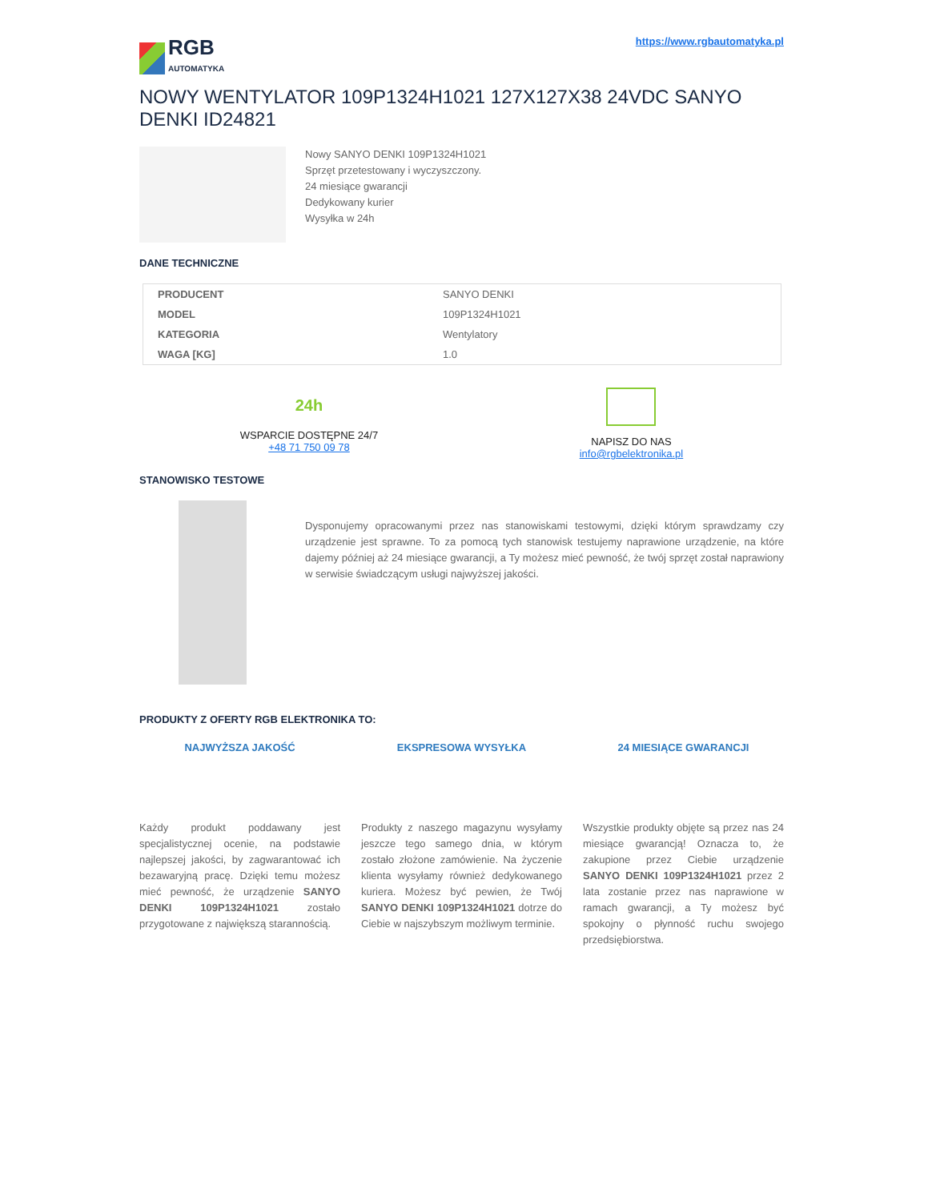RGB
AUTOMATYKA
https://www.rgbautomatyka.pl
NOWY WENTYLATOR 109P1324H1021 127X127X38 24VDC SANYO DENKI ID24821
Nowy SANYO DENKI 109P1324H1021
Sprzęt przetestowany i wyczyszczony.
24 miesiące gwarancji
Dedykowany kurier
Wysyłka w 24h
DANE TECHNICZNE
| PRODUCENT | SANYO DENKI |
| MODEL | 109P1324H1021 |
| KATEGORIA | Wentylatory |
| WAGA [KG] | 1.0 |
24h
WSPARCIE DOSTĘPNE 24/7
+48 71 750 09 78
NAPISZ DO NAS
info@rgbelektronika.pl
STANOWISKO TESTOWE
Dysponujemy opracowanymi przez nas stanowiskami testowymi, dzięki którym sprawdzamy czy urządzenie jest sprawne. To za pomocą tych stanowisk testujemy naprawione urządzenie, na które dajemy później aż 24 miesiące gwarancji, a Ty możesz mieć pewność, że twój sprzęt został naprawiony w serwisie świadczącym usługi najwyższej jakości.
PRODUKTY Z OFERTY RGB ELEKTRONIKA TO:
NAJWYŻSZA JAKOŚĆ
Każdy produkt poddawany jest specjalistycznej ocenie, na podstawie najlepszej jakości, by zagwarantować ich bezawaryjną pracę. Dzięki temu możesz mieć pewność, że urządzenie SANYO DENKI 109P1324H1021 zostało przygotowane z największą starannością.
EKSPRESOWA WYSYŁKA
Produkty z naszego magazynu wysyłamy jeszcze tego samego dnia, w którym zostało złożone zamówienie. Na życzenie klienta wysyłamy również dedykowanego kuriera. Możesz być pewien, że Twój SANYO DENKI 109P1324H1021 dotrze do Ciebie w najszybszym możliwym terminie.
24 MIESIĄCE GWARANCJI
Wszystkie produkty objęte są przez nas 24 miesiące gwarancją! Oznacza to, że zakupione przez Ciebie urządzenie SANYO DENKI 109P1324H1021 przez 2 lata zostanie przez nas naprawione w ramach gwarancji, a Ty możesz być spokojny o płynność ruchu swojego przedsiębiorstwa.